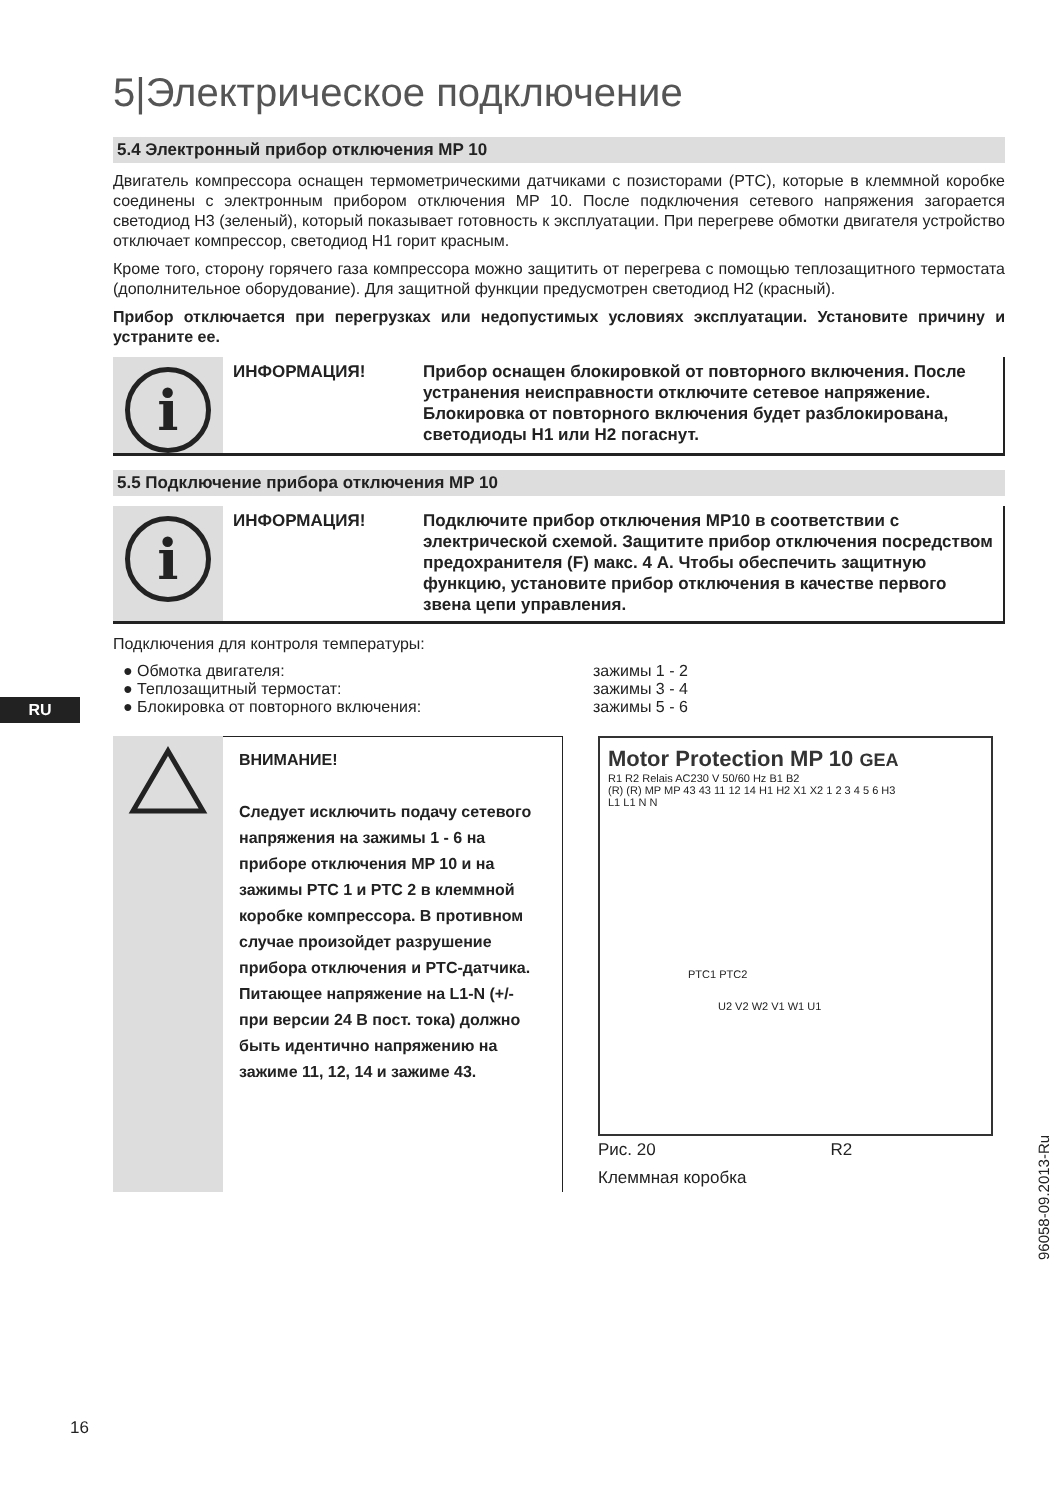5|Электрическое подключение
5.4 Электронный прибор отключения MP 10
Двигатель компрессора оснащен термометрическими датчиками с позисторами (PTC), которые в клеммной коробке соединены с электронным прибором отключения MP 10. После подключения сетевого напряжения загорается светодиод H3 (зеленый), который показывает готовность к эксплуатации. При перегреве обмотки двигателя устройство отключает компрессор, светодиод H1 горит красным.
Кроме того, сторону горячего газа компрессора можно защитить от перегрева с помощью теплозащитного термостата (дополнительное оборудование). Для защитной функции предусмотрен светодиод H2 (красный).
Прибор отключается при перегрузках или недопустимых условиях эксплуатации. Установите причину и устраните ее.
i
ИНФОРМАЦИЯ! Прибор оснащен блокировкой от повторного включения. После устранения неисправности отключите сетевое напряжение. Блокировка от повторного включения будет разблокирована, светодиоды H1 или H2 погаснут.
5.5 Подключение прибора отключения MP 10
i
ИНФОРМАЦИЯ! Подключите прибор отключения MP10 в соответствии с электрической схемой. Защитите прибор отключения посредством предохранителя (F) макс. 4 A. Чтобы обеспечить защитную функцию, установите прибор отключения в качестве первого звена цепи управления.
Подключения для контроля температуры:
● Обмотка двигателя: зажимы 1 - 2
● Теплозащитный термостат: зажимы 3 - 4
● Блокировка от повторного включения: зажимы 5 - 6
ВНИМАНИЕ!
Следует исключить подачу сетевого напряжения на зажимы 1 - 6 на приборе отключения MP 10 и на зажимы PTC 1 и PTC 2 в клеммной коробке компрессора. В противном случае произойдет разрушение прибора отключения и PTC-датчика. Питающее напряжение на L1-N (+/- при версии 24 В пост. тока) должно быть идентично напряжению на зажиме 11, 12, 14 и зажиме 43.
Motor Protection MP 10 GEA
R1 R2 Relais AC230 V 50/60 Hz B1 B2
(R) (R) MP MP 43 43 11 12 14 H1 H2 X1 X2 1 2 3 4 5 6 H3
L1 L1 N N
PTC1 PTC2
U2 V2 W2 V1 W1 U1
Рис. 20 R2
Клеммная коробка
RU
96058-09.2013-Ru
16